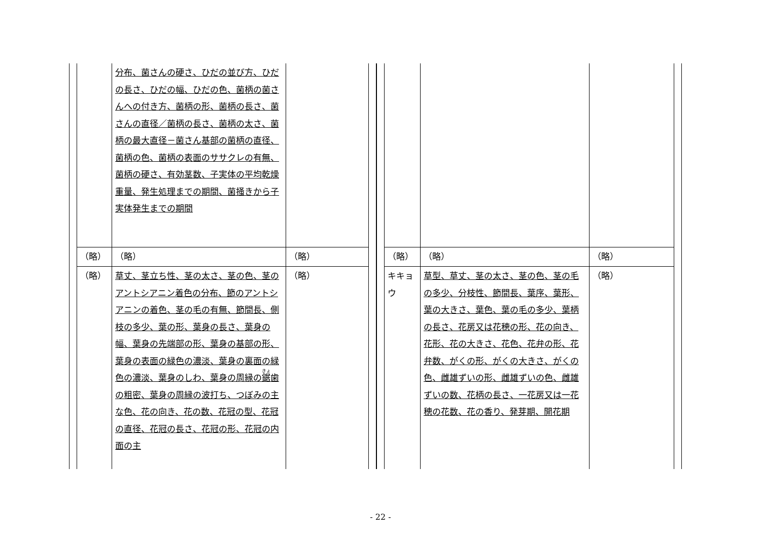| | 分布、菌さんの硬さ、ひだの並び方、ひだの長さ、ひだの幅、ひだの色、菌柄の菌さんへの付き方、菌柄の形、菌柄の長さ、菌さんの直径／菌柄の長さ、菌柄の太さ、菌柄の最大直径－菌さん基部の菌柄の直径、菌柄の色、菌柄の表面のササクレの有無、菌柄の硬さ、有効茎数、子実体の平均乾燥重量、発生処理までの期間、菌掻きから子実体発生までの期間 | |
| （略） | （略） | （略） |
| （略） | 草丈、茎立ち性、茎の太さ、茎の色、茎のアントシアニン着色の分布、節のアントシアニンの着色、茎の毛の有無、節間長、側枝の多少、葉の形、葉身の長さ、葉身の幅、葉身の先端部の形、葉身の基部の形、葉身の表面の緑色の濃淡、葉身の裏面の緑色の濃淡、葉身のしわ、葉身の周縁の 鋸 歯の粗密、葉身の周縁の波打ち、つぼみの主な色、花の向き、花の数、花冠の型、花冠の直径、花冠の長さ、花冠の形、花冠の内面の主 | （略） |
| （略） | （略） | （略） |
| キキョウ | 草型、草丈、茎の太さ、茎の色、茎の毛の多少、分枝性、節間長、葉序、葉形、葉の大きさ、葉色、葉の毛の多少、葉柄の長さ、花房又は花穂の形、花の向き、花形、花の大きさ、花色、花弁の形、花弁数、がくの形、がくの大きさ、がくの色、雌雄ずいの形、雌雄ずいの色、雌雄ずいの数、花柄の長さ、一花房又は一花穂の花数、花の香り、発芽期、開花期 | （略） |
- 22 -